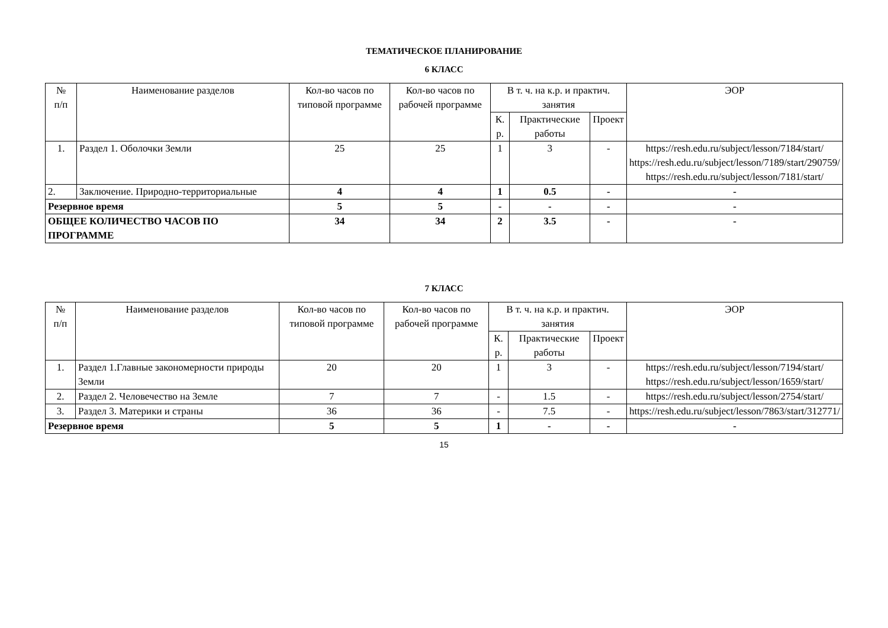ТЕМАТИЧЕСКОЕ ПЛАНИРОВАНИЕ
6 КЛАСС
| № п/п | Наименование разделов | Кол-во часов по типовой программе | Кол-во часов по рабочей программе | В т. ч. на к.р. и практич. занятия | | | ЭОР |
| --- | --- | --- | --- | --- | --- | --- | --- |
| | | | | К. р. | Практические работы | Проект | |
| 1. | Раздел 1. Оболочки Земли | 25 | 25 | 1 | 3 | - | https://resh.edu.ru/subject/lesson/7184/start/ https://resh.edu.ru/subject/lesson/7189/start/290759/ https://resh.edu.ru/subject/lesson/7181/start/ |
| 2. | Заключение. Природно-территориальные | 4 | 4 | 1 | 0.5 | - | - |
| Резервное время | | 5 | 5 | - | - | - | - |
| ОБЩЕЕ КОЛИЧЕСТВО ЧАСОВ ПО ПРОГРАММЕ | | 34 | 34 | 2 | 3.5 | - | - |
7 КЛАСС
| № п/п | Наименование разделов | Кол-во часов по типовой программе | Кол-во часов по рабочей программе | В т. ч. на к.р. и практич. занятия | | | ЭОР |
| --- | --- | --- | --- | --- | --- | --- | --- |
| | | | | К. р. | Практические работы | Проект | |
| 1. | Раздел 1.Главные закономерности природы Земли | 20 | 20 | 1 | 3 | - | https://resh.edu.ru/subject/lesson/7194/start/ https://resh.edu.ru/subject/lesson/1659/start/ |
| 2. | Раздел 2. Человечество на Земле | 7 | 7 | - | 1.5 | - | https://resh.edu.ru/subject/lesson/2754/start/ |
| 3. | Раздел 3. Материки и страны | 36 | 36 | - | 7.5 | - | https://resh.edu.ru/subject/lesson/7863/start/312771/ |
| Резервное время | | 5 | 5 | 1 | - | - | - |
15